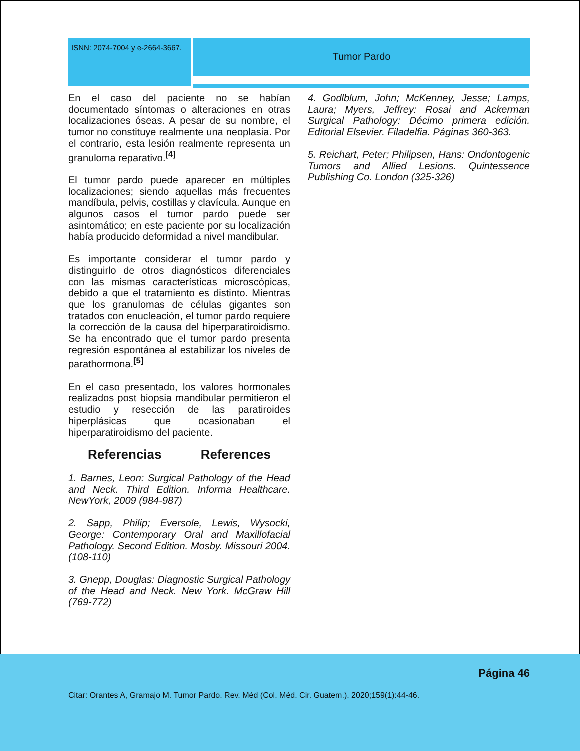ISNN: 2074-7004 y e-2664-3667.
Tumor Pardo
En el caso del paciente no se habían documentado síntomas o alteraciones en otras localizaciones óseas. A pesar de su nombre, el tumor no constituye realmente una neoplasia. Por el contrario, esta lesión realmente representa un granuloma reparativo.<sup>[4]</sup>
El tumor pardo puede aparecer en múltiples localizaciones; siendo aquellas más frecuentes mandíbula, pelvis, costillas y clavícula. Aunque en algunos casos el tumor pardo puede ser asintomático; en este paciente por su localización había producido deformidad a nivel mandibular.
Es importante considerar el tumor pardo y distinguirlo de otros diagnósticos diferenciales con las mismas características microscópicas, debido a que el tratamiento es distinto. Mientras que los granulomas de células gigantes son tratados con enucleación, el tumor pardo requiere la corrección de la causa del hiperparatiroidismo. Se ha encontrado que el tumor pardo presenta regresión espontánea al estabilizar los niveles de parathormona.<sup>[5]</sup>
En el caso presentado, los valores hormonales realizados post biopsia mandibular permitieron el estudio y resección de las paratiroides hiperplásicas que ocasionaban el hiperparatiroidismo del paciente.
Referencias References
1. Barnes, Leon: Surgical Pathology of the Head and Neck. Third Edition. Informa Healthcare. NewYork, 2009 (984-987)
2. Sapp, Philip; Eversole, Lewis, Wysocki, George: Contemporary Oral and Maxillofacial Pathology. Second Edition. Mosby. Missouri 2004. (108-110)
3. Gnepp, Douglas: Diagnostic Surgical Pathology of the Head and Neck. New York. McGraw Hill (769-772)
4. Godlblum, John; McKenney, Jesse; Lamps, Laura; Myers, Jeffrey: Rosai and Ackerman Surgical Pathology: Décimo primera edición. Editorial Elsevier. Filadelfia. Páginas 360-363.
5. Reichart, Peter; Philipsen, Hans: Ondontogenic Tumors and Allied Lesions. Quintessence Publishing Co. London (325-326)
Página 46
Citar: Orantes A, Gramajo M. Tumor Pardo. Rev. Méd (Col. Méd. Cir. Guatem.). 2020;159(1):44-46.